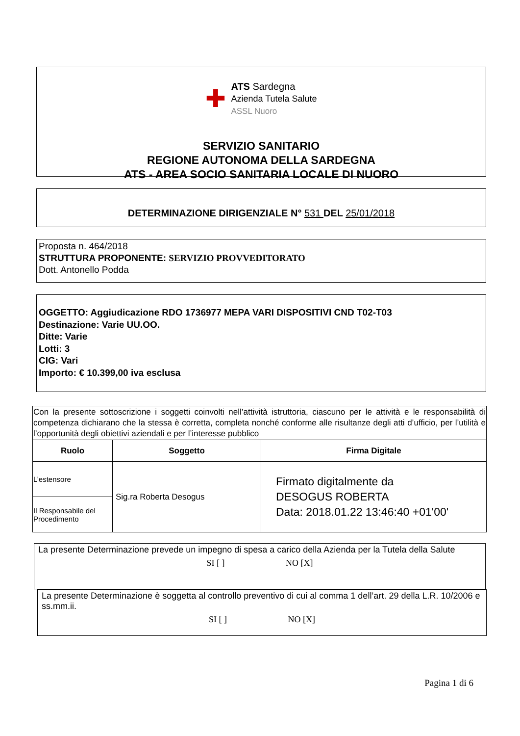✚
ATS Sardegna
Azienda Tutela Salute
ASSL Nuoro
SERVIZIO SANITARIO
REGIONE AUTONOMA DELLA SARDEGNA
ATS - AREA SOCIO SANITARIA LOCALE DI NUORO
DETERMINAZIONE DIRIGENZIALE N° 531 DEL 25/01/2018
Proposta n. 464/2018
STRUTTURA PROPONENTE: SERVIZIO PROVVEDITORATO
Dott. Antonello Podda
OGGETTO: Aggiudicazione RDO 1736977 MEPA VARI DISPOSITIVI CND T02-T03
Destinazione: Varie UU.OO.
Ditte: Varie
Lotti: 3
CIG: Vari
Importo: € 10.399,00 iva esclusa
| Con la presente sottoscrizione i soggetti coinvolti nell’attività istruttoria, ciascuno per le attività e le responsabilità di competenza dichiarano che la stessa è corretta, completa nonché conforme alle risultanze degli atti d’ufficio, per l’utilità e l’opportunità degli obiettivi aziendali e per l’interesse pubblico | | |
| Ruolo | Soggetto | Firma Digitale |
| L’estensore | Sig.ra Roberta Desogus | Firmato digitalmente da DESOGUS ROBERTA Data: 2018.01.22 13:46:40 +01'00' |
| Il Responsabile del Procedimento | | |
La presente Determinazione prevede un impegno di spesa a carico della Azienda per la Tutela della Salute
SI [ ] NO [X]
La presente Determinazione è soggetta al controllo preventivo di cui al comma 1 dell’art. 29 della L.R. 10/2006 e ss.mm.ii.
SI [ ] NO [X]
Pagina 1 di 6